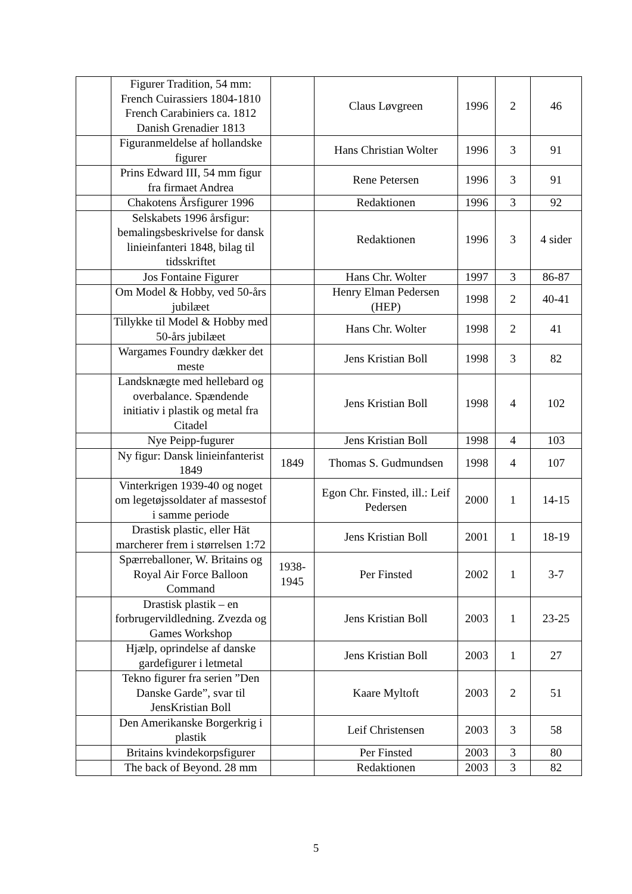| | Figurer Tradition, 54 mm: French Cuirassiers 1804-1810 French Carabiniers ca. 1812 Danish Grenadier 1813 | | Claus Løvgreen | 1996 | 2 | 46 |
| | Figuranmeldelse af hollandske figurer | | Hans Christian Wolter | 1996 | 3 | 91 |
| | Prins Edward III, 54 mm figur fra firmaet Andrea | | Rene Petersen | 1996 | 3 | 91 |
| | Chakotens Årsfigurer 1996 | | Redaktionen | 1996 | 3 | 92 |
| | Selskabets 1996 årsfigur: bemalingsbeskrivelse for dansk linieinfanteri 1848, bilag til tidsskriftet | | Redaktionen | 1996 | 3 | 4 sider |
| | Jos Fontaine Figurer | | Hans Chr. Wolter | 1997 | 3 | 86-87 |
| | Om Model & Hobby, ved 50-års jubilæet | | Henry Elman Pedersen (HEP) | 1998 | 2 | 40-41 |
| | Tillykke til Model & Hobby med 50-års jubilæet | | Hans Chr. Wolter | 1998 | 2 | 41 |
| | Wargames Foundry dækker det meste | | Jens Kristian Boll | 1998 | 3 | 82 |
| | Landsknægte med hellebard og overbalance. Spændende initiativ i plastik og metal fra Citadel | | Jens Kristian Boll | 1998 | 4 | 102 |
| | Nye Peipp-fugurer | | Jens Kristian Boll | 1998 | 4 | 103 |
| | Ny figur: Dansk linieinfanterist 1849 | 1849 | Thomas S. Gudmundsen | 1998 | 4 | 107 |
| | Vinterkrigen 1939-40 og noget om legetøjssoldater af massestof i samme periode | | Egon Chr. Finsted, ill.: Leif Pedersen | 2000 | 1 | 14-15 |
| | Drastisk plastic, eller Hät marcherer frem i størrelsen 1:72 | | Jens Kristian Boll | 2001 | 1 | 18-19 |
| | Spærreballoner, W. Britains og Royal Air Force Balloon Command | 1938-1945 | Per Finsted | 2002 | 1 | 3-7 |
| | Drastisk plastik – en forbrugervildledning. Zvezda og Games Workshop | | Jens Kristian Boll | 2003 | 1 | 23-25 |
| | Hjælp, oprindelse af danske gardefigurer i letmetal | | Jens Kristian Boll | 2003 | 1 | 27 |
| | Tekno figurer fra serien ”Den Danske Garde”, svar til JensKristian Boll | | Kaare Myltoft | 2003 | 2 | 51 |
| | Den Amerikanske Borgerkrig i plastik | | Leif Christensen | 2003 | 3 | 58 |
| | Britains kvindekorpsfigurer | | Per Finsted | 2003 | 3 | 80 |
| | The back of Beyond. 28 mm | | Redaktionen | 2003 | 3 | 82 |
5